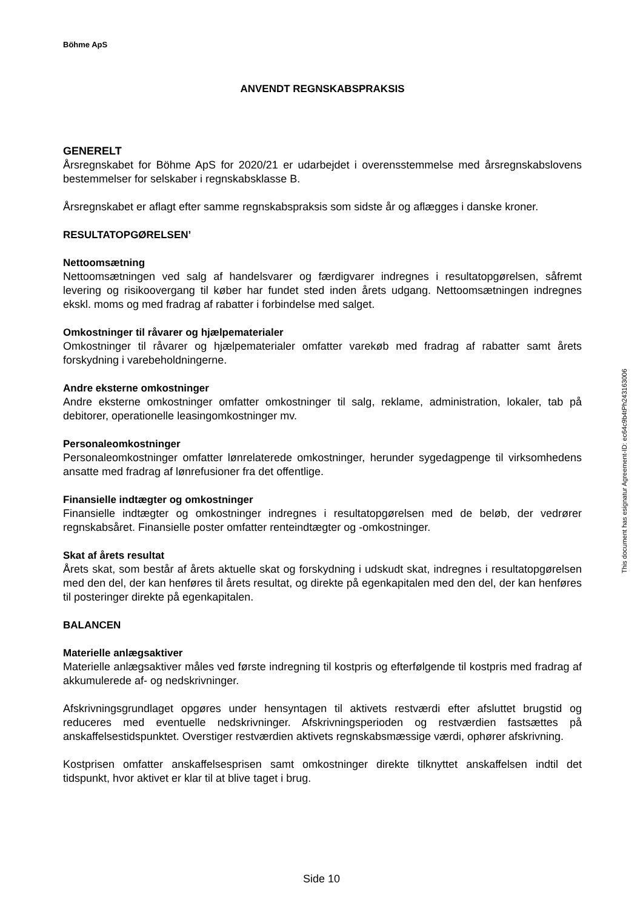Böhme ApS
ANVENDT REGNSKABSPRAKSIS
GENERELT
Årsregnskabet for Böhme ApS for 2020/21 er udarbejdet i overensstemmelse med årsregnskabslovens bestemmelser for selskaber i regnskabsklasse B.
Årsregnskabet er aflagt efter samme regnskabspraksis som sidste år og aflægges i danske kroner.
RESULTATOPGØRELSEN’
Nettoomsætning
Nettoomsætningen ved salg af handelsvarer og færdigvarer indregnes i resultatopgørelsen, såfremt levering og risikoovergang til køber har fundet sted inden årets udgang. Nettoomsætningen indregnes ekskl. moms og med fradrag af rabatter i forbindelse med salget.
Omkostninger til råvarer og hjælpematerialer
Omkostninger til råvarer og hjælpematerialer omfatter varekøb med fradrag af rabatter samt årets forskydning i varebeholdningerne.
Andre eksterne omkostninger
Andre eksterne omkostninger omfatter omkostninger til salg, reklame, administration, lokaler, tab på debitorer, operationelle leasingomkostninger mv.
Personaleomkostninger
Personaleomkostninger omfatter lønrelaterede omkostninger, herunder sygedagpenge til virksomhedens ansatte med fradrag af lønrefusioner fra det offentlige.
Finansielle indtægter og omkostninger
Finansielle indtægter og omkostninger indregnes i resultatopgørelsen med de beløb, der vedrører regnskabsåret. Finansielle poster omfatter renteindtægter og -omkostninger.
Skat af årets resultat
Årets skat, som består af årets aktuelle skat og forskydning i udskudt skat, indregnes i resultatopgørelsen med den del, der kan henføres til årets resultat, og direkte på egenkapitalen med den del, der kan henføres til posteringer direkte på egenkapitalen.
BALANCEN
Materielle anlægsaktiver
Materielle anlægsaktiver måles ved første indregning til kostpris og efterfølgende til kostpris med fradrag af akkumulerede af- og nedskrivninger.
Afskrivningsgrundlaget opgøres under hensyntagen til aktivets restværdi efter afsluttet brugstid og reduceres med eventuelle nedskrivninger. Afskrivningsperioden og restværdien fastsættes på anskaffelsestidspunktet. Overstiger restværdien aktivets regnskabsmæssige værdi, ophører afskrivning.
Kostprisen omfatter anskaffelsesprisen samt omkostninger direkte tilknyttet anskaffelsen indtil det tidspunkt, hvor aktivet er klar til at blive taget i brug.
This document has esignatur Agreement-ID: ec64c9b4tPh243163006
Side 10